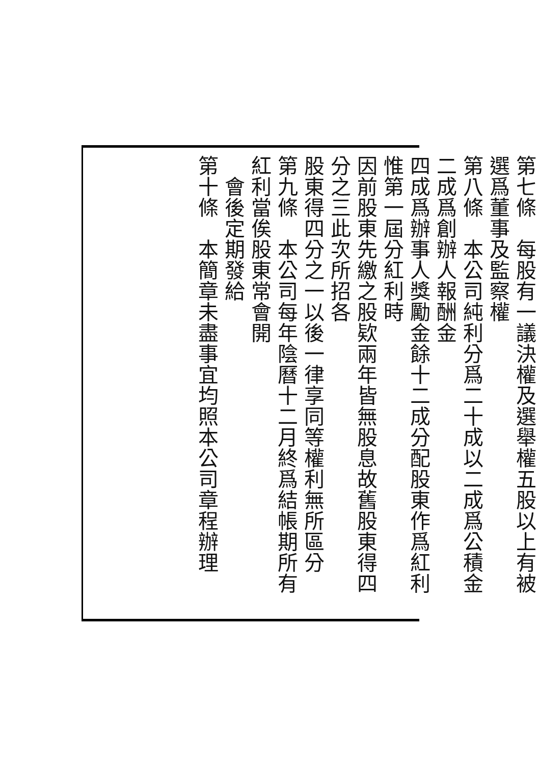第七條　每股有一議決權及選舉權五股以上有被選爲董事及監察權
第八條　本公司純利分爲二十成以二成爲公積金二成爲創辦人報酬金
四成爲辦事人獎勵金餘十二成分配股東作爲紅利惟第一屆分紅利時
因前股東先繳之股欵兩年皆無股息故舊股東得四分之三此次所招各
股東得四分之一以後一律享同等權利無所區分
第九條　本公司每年陰曆十二月終爲結帳期所有紅利當俟股東常會開
　會後定期發給
第十條　本簡章未盡事宜均照本公司章程辦理